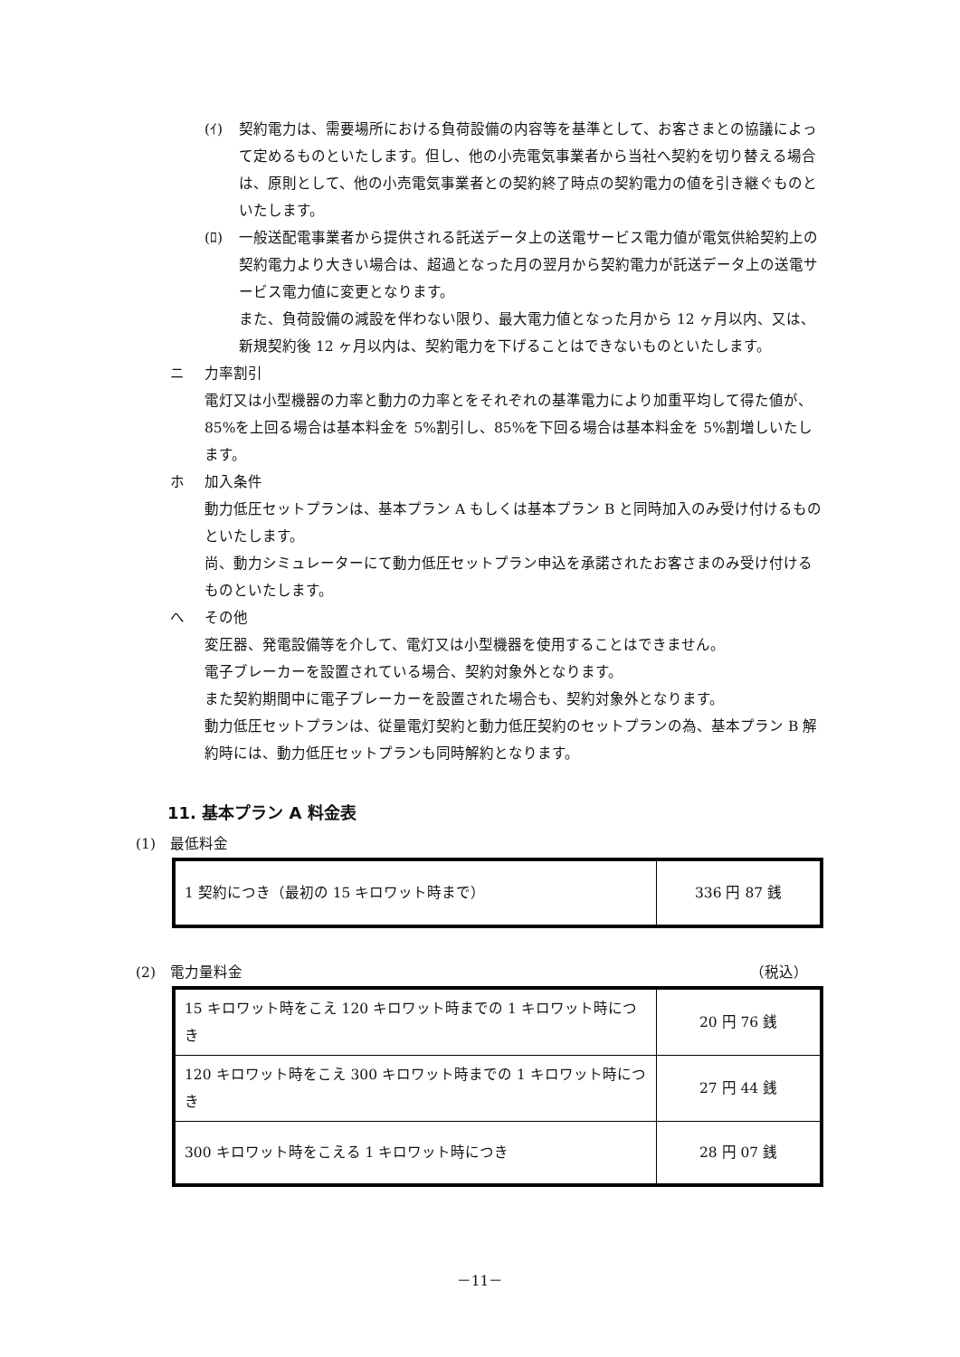(ｲ) 契約電力は、需要場所における負荷設備の内容等を基準として、お客さまとの協議によって定めるものといたします。但し、他の小売電気事業者から当社へ契約を切り替える場合は、原則として、他の小売電気事業者との契約終了時点の契約電力の値を引き継ぐものといたします。
(ﾛ) 一般送配電事業者から提供される託送データ上の送電サービス電力値が電気供給契約上の契約電力より大きい場合は、超過となった月の翌月から契約電力が託送データ上の送電サービス電力値に変更となります。
また、負荷設備の減設を伴わない限り、最大電力値となった月から 12 ヶ月以内、又は、新規契約後 12 ヶ月以内は、契約電力を下げることはできないものといたします。
ニ 力率割引
電灯又は小型機器の力率と動力の力率とをそれぞれの基準電力により加重平均して得た値が、85%を上回る場合は基本料金を 5%割引し、85%を下回る場合は基本料金を 5%割増しいたします。
ホ 加入条件
動力低圧セットプランは、基本プラン A もしくは基本プラン B と同時加入のみ受け付けるものといたします。
尚、動力シミュレーターにて動力低圧セットプラン申込を承諾されたお客さまのみ受け付けるものといたします。
へ その他
変圧器、発電設備等を介して、電灯又は小型機器を使用することはできません。
電子ブレーカーを設置されている場合、契約対象外となります。
また契約期間中に電子ブレーカーを設置された場合も、契約対象外となります。
動力低圧セットプランは、従量電灯契約と動力低圧契約のセットプランの為、基本プラン B 解約時には、動力低圧セットプランも同時解約となります。
11. 基本プラン A 料金表
(1) 最低料金
| 1 契約につき（最初の 15 キロワット時まで） | 336 円 87 銭 |
(2) 電力量料金 （税込）
| 15 キロワット時をこえ 120 キロワット時までの 1 キロワット時につき | 20 円 76 銭 |
| 120 キロワット時をこえ 300 キロワット時までの 1 キロワット時につき | 27 円 44 銭 |
| 300 キロワット時をこえる 1 キロワット時につき | 28 円 07 銭 |
－11－